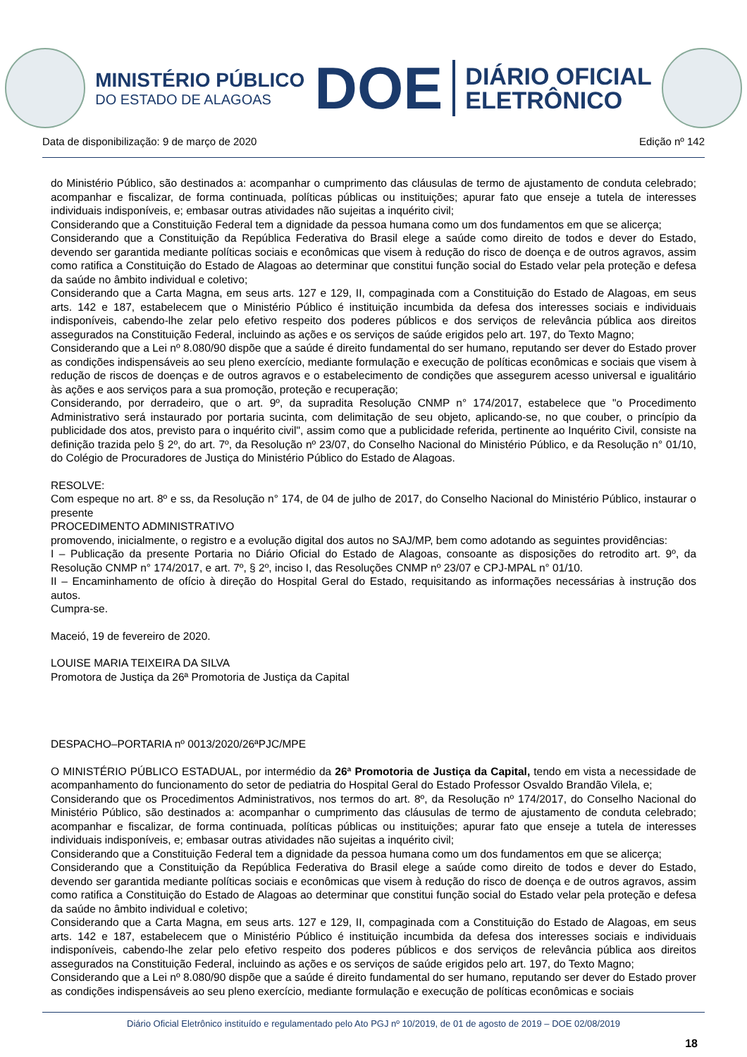MINISTÉRIO PÚBLICO
DO ESTADO DE ALAGOAS
DOE
DIÁRIO OFICIAL
ELETRÔNICO
Data de disponibilização: 9 de março de 2020 Edição nº 142
do Ministério Público, são destinados a: acompanhar o cumprimento das cláusulas de termo de ajustamento de conduta celebrado; acompanhar e fiscalizar, de forma continuada, políticas públicas ou instituições; apurar fato que enseje a tutela de interesses individuais indisponíveis, e; embasar outras atividades não sujeitas a inquérito civil;
Considerando que a Constituição Federal tem a dignidade da pessoa humana como um dos fundamentos em que se alicerça;
Considerando que a Constituição da República Federativa do Brasil elege a saúde como direito de todos e dever do Estado, devendo ser garantida mediante políticas sociais e econômicas que visem à redução do risco de doença e de outros agravos, assim como ratifica a Constituição do Estado de Alagoas ao determinar que constitui função social do Estado velar pela proteção e defesa da saúde no âmbito individual e coletivo;
Considerando que a Carta Magna, em seus arts. 127 e 129, II, compaginada com a Constituição do Estado de Alagoas, em seus arts. 142 e 187, estabelecem que o Ministério Público é instituição incumbida da defesa dos interesses sociais e individuais indisponíveis, cabendo-lhe zelar pelo efetivo respeito dos poderes públicos e dos serviços de relevância pública aos direitos assegurados na Constituição Federal, incluindo as ações e os serviços de saúde erigidos pelo art. 197, do Texto Magno;
Considerando que a Lei nº 8.080/90 dispõe que a saúde é direito fundamental do ser humano, reputando ser dever do Estado prover as condições indispensáveis ao seu pleno exercício, mediante formulação e execução de políticas econômicas e sociais que visem à redução de riscos de doenças e de outros agravos e o estabelecimento de condições que assegurem acesso universal e igualitário às ações e aos serviços para a sua promoção, proteção e recuperação;
Considerando, por derradeiro, que o art. 9º, da supradita Resolução CNMP n° 174/2017, estabelece que "o Procedimento Administrativo será instaurado por portaria sucinta, com delimitação de seu objeto, aplicando-se, no que couber, o princípio da publicidade dos atos, previsto para o inquérito civil", assim como que a publicidade referida, pertinente ao Inquérito Civil, consiste na definição trazida pelo § 2º, do art. 7º, da Resolução nº 23/07, do Conselho Nacional do Ministério Público, e da Resolução n° 01/10, do Colégio de Procuradores de Justiça do Ministério Público do Estado de Alagoas.
RESOLVE:
Com espeque no art. 8º e ss, da Resolução n° 174, de 04 de julho de 2017, do Conselho Nacional do Ministério Público, instaurar o presente
PROCEDIMENTO ADMINISTRATIVO
promovendo, inicialmente, o registro e a evolução digital dos autos no SAJ/MP, bem como adotando as seguintes providências:
I – Publicação da presente Portaria no Diário Oficial do Estado de Alagoas, consoante as disposições do retrodito art. 9º, da Resolução CNMP n° 174/2017, e art. 7º, § 2º, inciso I, das Resoluções CNMP nº 23/07 e CPJ-MPAL n° 01/10.
II – Encaminhamento de ofício à direção do Hospital Geral do Estado, requisitando as informações necessárias à instrução dos autos.
Cumpra-se.
Maceió, 19 de fevereiro de 2020.
LOUISE MARIA TEIXEIRA DA SILVA
Promotora de Justiça da 26ª Promotoria de Justiça da Capital
DESPACHO–PORTARIA nº 0013/2020/26ªPJC/MPE
O MINISTÉRIO PÚBLICO ESTADUAL, por intermédio da 26ª Promotoria de Justiça da Capital, tendo em vista a necessidade de acompanhamento do funcionamento do setor de pediatria do Hospital Geral do Estado Professor Osvaldo Brandão Vilela, e;
Considerando que os Procedimentos Administrativos, nos termos do art. 8º, da Resolução nº 174/2017, do Conselho Nacional do Ministério Público, são destinados a: acompanhar o cumprimento das cláusulas de termo de ajustamento de conduta celebrado; acompanhar e fiscalizar, de forma continuada, políticas públicas ou instituições; apurar fato que enseje a tutela de interesses individuais indisponíveis, e; embasar outras atividades não sujeitas a inquérito civil;
Considerando que a Constituição Federal tem a dignidade da pessoa humana como um dos fundamentos em que se alicerça;
Considerando que a Constituição da República Federativa do Brasil elege a saúde como direito de todos e dever do Estado, devendo ser garantida mediante políticas sociais e econômicas que visem à redução do risco de doença e de outros agravos, assim como ratifica a Constituição do Estado de Alagoas ao determinar que constitui função social do Estado velar pela proteção e defesa da saúde no âmbito individual e coletivo;
Considerando que a Carta Magna, em seus arts. 127 e 129, II, compaginada com a Constituição do Estado de Alagoas, em seus arts. 142 e 187, estabelecem que o Ministério Público é instituição incumbida da defesa dos interesses sociais e individuais indisponíveis, cabendo-lhe zelar pelo efetivo respeito dos poderes públicos e dos serviços de relevância pública aos direitos assegurados na Constituição Federal, incluindo as ações e os serviços de saúde erigidos pelo art. 197, do Texto Magno;
Considerando que a Lei nº 8.080/90 dispõe que a saúde é direito fundamental do ser humano, reputando ser dever do Estado prover as condições indispensáveis ao seu pleno exercício, mediante formulação e execução de políticas econômicas e sociais
Diário Oficial Eletrônico instituído e regulamentado pelo Ato PGJ nº 10/2019, de 01 de agosto de 2019 – DOE 02/08/2019
18